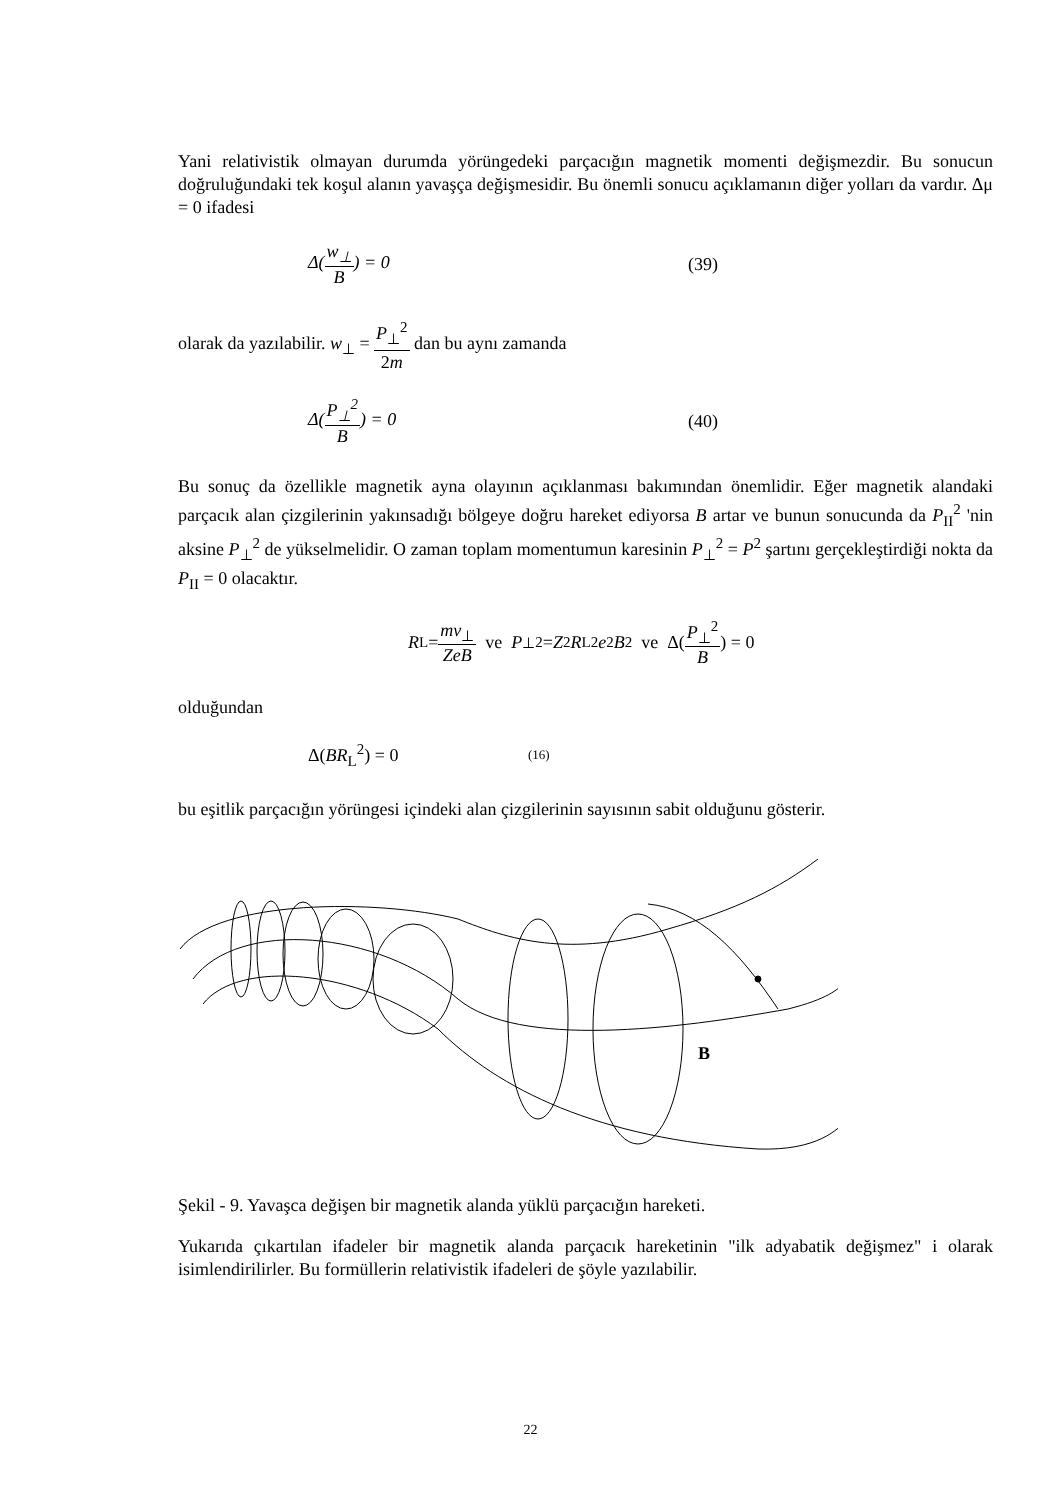Yani relativistik olmayan durumda yörüngedeki parçacığın magnetik momenti değişmezdir. Bu sonucun doğruluğundaki tek koşul alanın yavaşça değişmesidir. Bu önemli sonucu açıklamanın diğer yolları da vardır. Δμ = 0 ifadesi
Δ(w<sub>⊥</sub> B) = 0 (39)
olarak da yazılabilir. w<sub>⊥</sub> = P<sub>⊥</sub><sup>2</sup> 2m dan bu aynı zamanda
Δ(P<sub>⊥</sub><sup>2</sup> B) = 0 (40)
Bu sonuç da özellikle magnetik ayna olayının açıklanması bakımından önemlidir. Eğer magnetik alandaki parçacık alan çizgilerinin yakınsadığı bölgeye doğru hareket ediyorsa B artar ve bunun sonucunda da P<sub>II</sub><sup>2</sup> 'nin aksine P<sub>⊥</sub><sup>2</sup> de yükselmelidir. O zaman toplam momentumun karesinin P<sub>⊥</sub><sup>2</sup> = P<sup>2</sup> şartını gerçekleştirdiği nokta da P<sub>II</sub> = 0 olacaktır.
R<sub>L</sub> = mv<sub>⊥</sub> ZeB ve P<sub>⊥</sub><sup>2</sup> = Z<sup>2</sup> R<sub>L</sub><sup>2</sup> e<sup>2</sup> B<sup>2</sup> ve Δ(P<sub>⊥</sub><sup>2</sup> B) = 0
olduğundan
Δ(BR<sub>L</sub><sup>2</sup>) = 0
(16)
bu eşitlik parçacığın yörüngesi içindeki alan çizgilerinin sayısının sabit olduğunu gösterir.
B
Şekil - 9. Yavaşca değişen bir magnetik alanda yüklü parçacığın hareketi.
Yukarıda çıkartılan ifadeler bir magnetik alanda parçacık hareketinin "ilk adyabatik değişmez" i olarak isimlendirilirler. Bu formüllerin relativistik ifadeleri de şöyle yazılabilir.
22